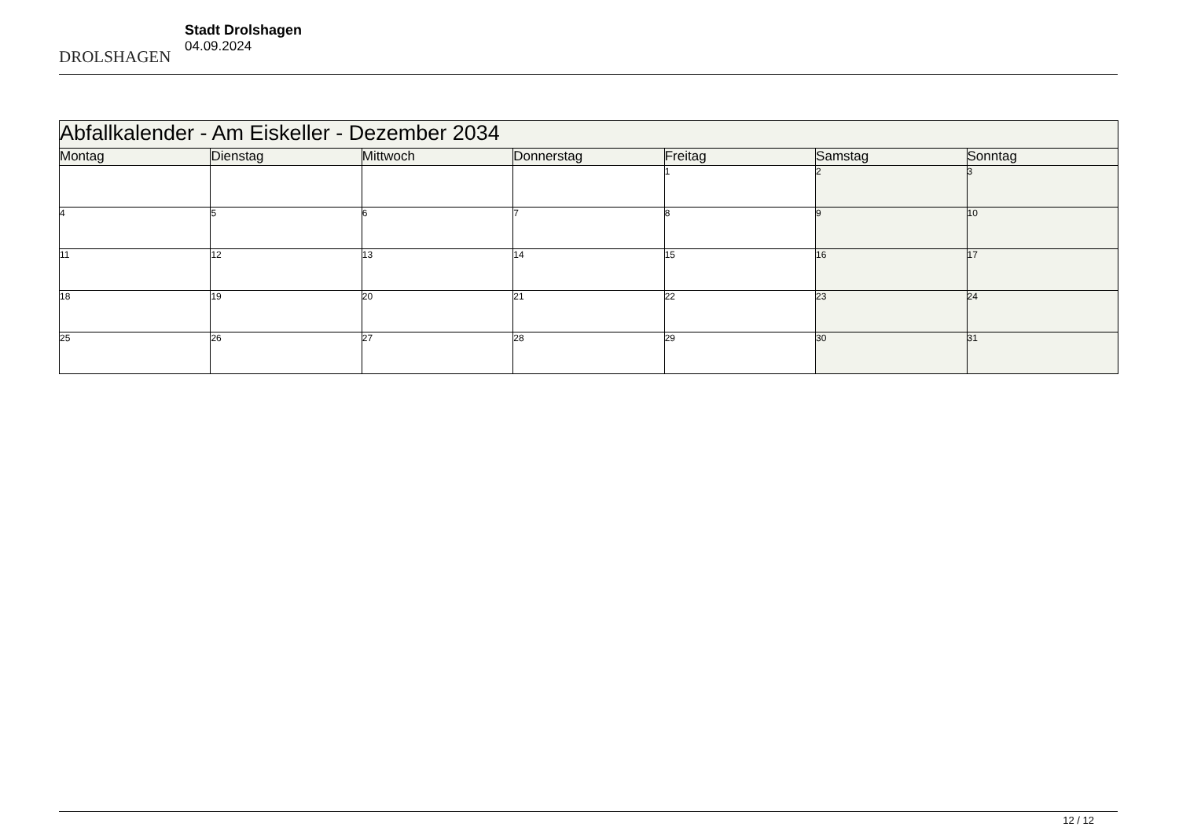DROLSHAGEN
Stadt Drolshagen
04.09.2024
| Abfallkalender - Am Eiskeller - Dezember 2034 | | | | | | |
| Montag | Dienstag | Mittwoch | Donnerstag | Freitag | Samstag | Sonntag |
| | | | | 1 | 2 | 3 |
| 4 | 5 | 6 | 7 | 8 | 9 | 10 |
| 11 | 12 | 13 | 14 | 15 | 16 | 17 |
| 18 | 19 | 20 | 21 | 22 | 23 | 24 |
| 25 | 26 | 27 | 28 | 29 | 30 | 31 |
12 / 12